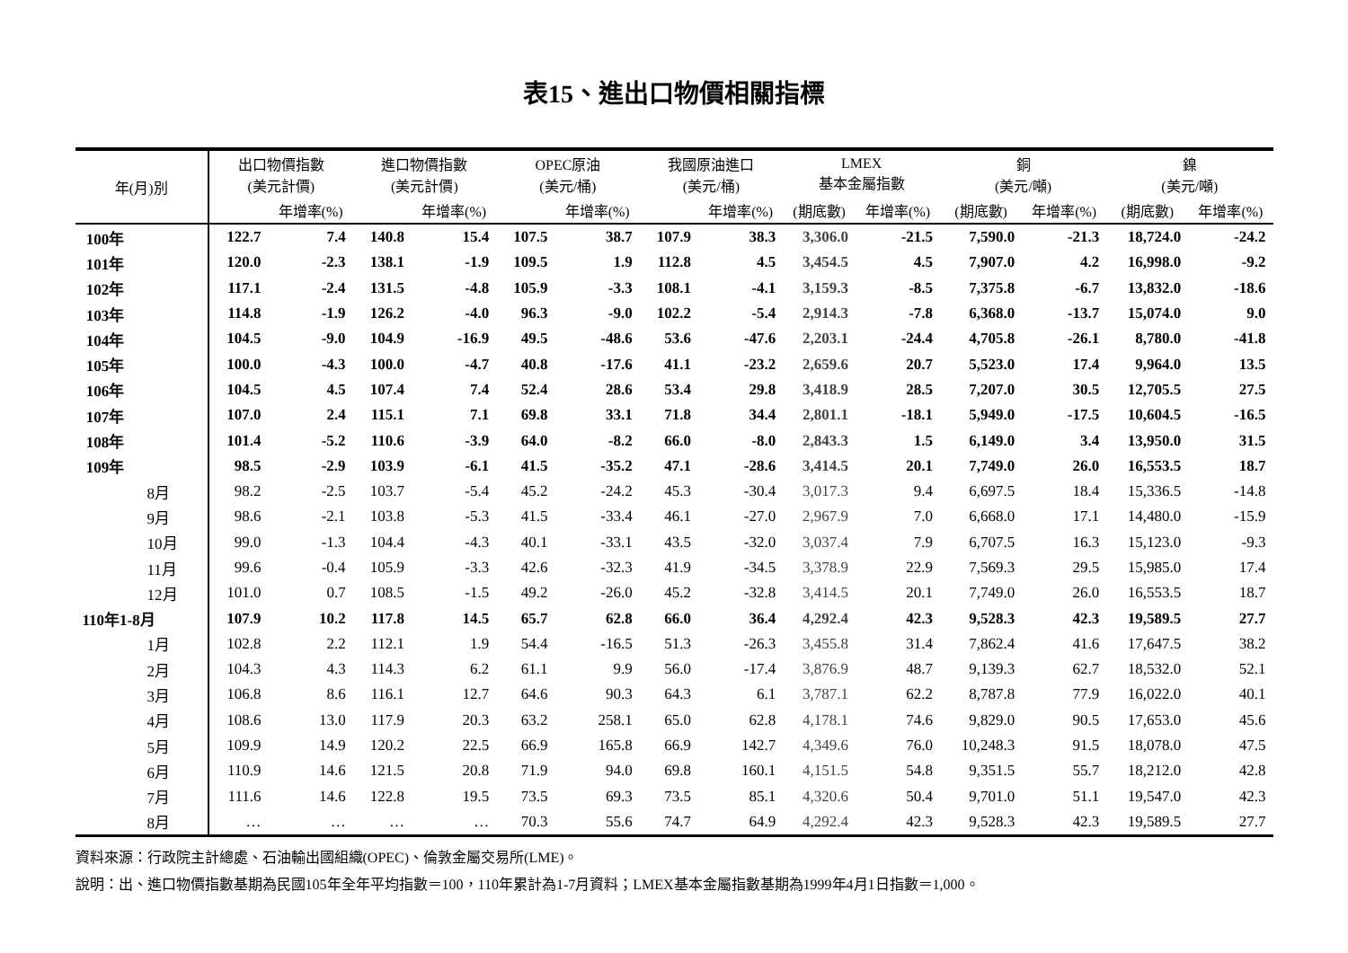表15、進出口物價相關指標
| 年(月)別 | 出口物價指數 (美元計價) | | 進口物價指數 (美元計價) | | OPEC原油 (美元/桶) | | 我國原油進口 (美元/桶) | | LMEX 基本金屬指數 | | 銅 (美元/噸) | | 鎳 (美元/噸) | |
| --- | --- | --- | --- | --- | --- | --- | --- | --- | --- | --- | --- | --- | --- | --- |
| | | 年增率(%) | | 年增率(%) | | 年增率(%) | | 年增率(%) | (期底數) | 年增率(%) | (期底數) | 年增率(%) | (期底數) | 年增率(%) |
| 100年 | 122.7 | 7.4 | 140.8 | 15.4 | 107.5 | 38.7 | 107.9 | 38.3 | 3,306.0 | -21.5 | 7,590.0 | -21.3 | 18,724.0 | -24.2 |
| 101年 | 120.0 | -2.3 | 138.1 | -1.9 | 109.5 | 1.9 | 112.8 | 4.5 | 3,454.5 | 4.5 | 7,907.0 | 4.2 | 16,998.0 | -9.2 |
| 102年 | 117.1 | -2.4 | 131.5 | -4.8 | 105.9 | -3.3 | 108.1 | -4.1 | 3,159.3 | -8.5 | 7,375.8 | -6.7 | 13,832.0 | -18.6 |
| 103年 | 114.8 | -1.9 | 126.2 | -4.0 | 96.3 | -9.0 | 102.2 | -5.4 | 2,914.3 | -7.8 | 6,368.0 | -13.7 | 15,074.0 | 9.0 |
| 104年 | 104.5 | -9.0 | 104.9 | -16.9 | 49.5 | -48.6 | 53.6 | -47.6 | 2,203.1 | -24.4 | 4,705.8 | -26.1 | 8,780.0 | -41.8 |
| 105年 | 100.0 | -4.3 | 100.0 | -4.7 | 40.8 | -17.6 | 41.1 | -23.2 | 2,659.6 | 20.7 | 5,523.0 | 17.4 | 9,964.0 | 13.5 |
| 106年 | 104.5 | 4.5 | 107.4 | 7.4 | 52.4 | 28.6 | 53.4 | 29.8 | 3,418.9 | 28.5 | 7,207.0 | 30.5 | 12,705.5 | 27.5 |
| 107年 | 107.0 | 2.4 | 115.1 | 7.1 | 69.8 | 33.1 | 71.8 | 34.4 | 2,801.1 | -18.1 | 5,949.0 | -17.5 | 10,604.5 | -16.5 |
| 108年 | 101.4 | -5.2 | 110.6 | -3.9 | 64.0 | -8.2 | 66.0 | -8.0 | 2,843.3 | 1.5 | 6,149.0 | 3.4 | 13,950.0 | 31.5 |
| 109年 | 98.5 | -2.9 | 103.9 | -6.1 | 41.5 | -35.2 | 47.1 | -28.6 | 3,414.5 | 20.1 | 7,749.0 | 26.0 | 16,553.5 | 18.7 |
| 8月 | 98.2 | -2.5 | 103.7 | -5.4 | 45.2 | -24.2 | 45.3 | -30.4 | 3,017.3 | 9.4 | 6,697.5 | 18.4 | 15,336.5 | -14.8 |
| 9月 | 98.6 | -2.1 | 103.8 | -5.3 | 41.5 | -33.4 | 46.1 | -27.0 | 2,967.9 | 7.0 | 6,668.0 | 17.1 | 14,480.0 | -15.9 |
| 10月 | 99.0 | -1.3 | 104.4 | -4.3 | 40.1 | -33.1 | 43.5 | -32.0 | 3,037.4 | 7.9 | 6,707.5 | 16.3 | 15,123.0 | -9.3 |
| 11月 | 99.6 | -0.4 | 105.9 | -3.3 | 42.6 | -32.3 | 41.9 | -34.5 | 3,378.9 | 22.9 | 7,569.3 | 29.5 | 15,985.0 | 17.4 |
| 12月 | 101.0 | 0.7 | 108.5 | -1.5 | 49.2 | -26.0 | 45.2 | -32.8 | 3,414.5 | 20.1 | 7,749.0 | 26.0 | 16,553.5 | 18.7 |
| 110年1-8月 | 107.9 | 10.2 | 117.8 | 14.5 | 65.7 | 62.8 | 66.0 | 36.4 | 4,292.4 | 42.3 | 9,528.3 | 42.3 | 19,589.5 | 27.7 |
| 1月 | 102.8 | 2.2 | 112.1 | 1.9 | 54.4 | -16.5 | 51.3 | -26.3 | 3,455.8 | 31.4 | 7,862.4 | 41.6 | 17,647.5 | 38.2 |
| 2月 | 104.3 | 4.3 | 114.3 | 6.2 | 61.1 | 9.9 | 56.0 | -17.4 | 3,876.9 | 48.7 | 9,139.3 | 62.7 | 18,532.0 | 52.1 |
| 3月 | 106.8 | 8.6 | 116.1 | 12.7 | 64.6 | 90.3 | 64.3 | 6.1 | 3,787.1 | 62.2 | 8,787.8 | 77.9 | 16,022.0 | 40.1 |
| 4月 | 108.6 | 13.0 | 117.9 | 20.3 | 63.2 | 258.1 | 65.0 | 62.8 | 4,178.1 | 74.6 | 9,829.0 | 90.5 | 17,653.0 | 45.6 |
| 5月 | 109.9 | 14.9 | 120.2 | 22.5 | 66.9 | 165.8 | 66.9 | 142.7 | 4,349.6 | 76.0 | 10,248.3 | 91.5 | 18,078.0 | 47.5 |
| 6月 | 110.9 | 14.6 | 121.5 | 20.8 | 71.9 | 94.0 | 69.8 | 160.1 | 4,151.5 | 54.8 | 9,351.5 | 55.7 | 18,212.0 | 42.8 |
| 7月 | 111.6 | 14.6 | 122.8 | 19.5 | 73.5 | 69.3 | 73.5 | 85.1 | 4,320.6 | 50.4 | 9,701.0 | 51.1 | 19,547.0 | 42.3 |
| 8月 | … | … | … | … | 70.3 | 55.6 | 74.7 | 64.9 | 4,292.4 | 42.3 | 9,528.3 | 42.3 | 19,589.5 | 27.7 |
資料來源：行政院主計總處、石油輸出國組織(OPEC)、倫敦金屬交易所(LME)。
說明：出、進口物價指數基期為民國105年全年平均指數＝100，110年累計為1-7月資料；LMEX基本金屬指數基期為1999年4月1日指數＝1,000。